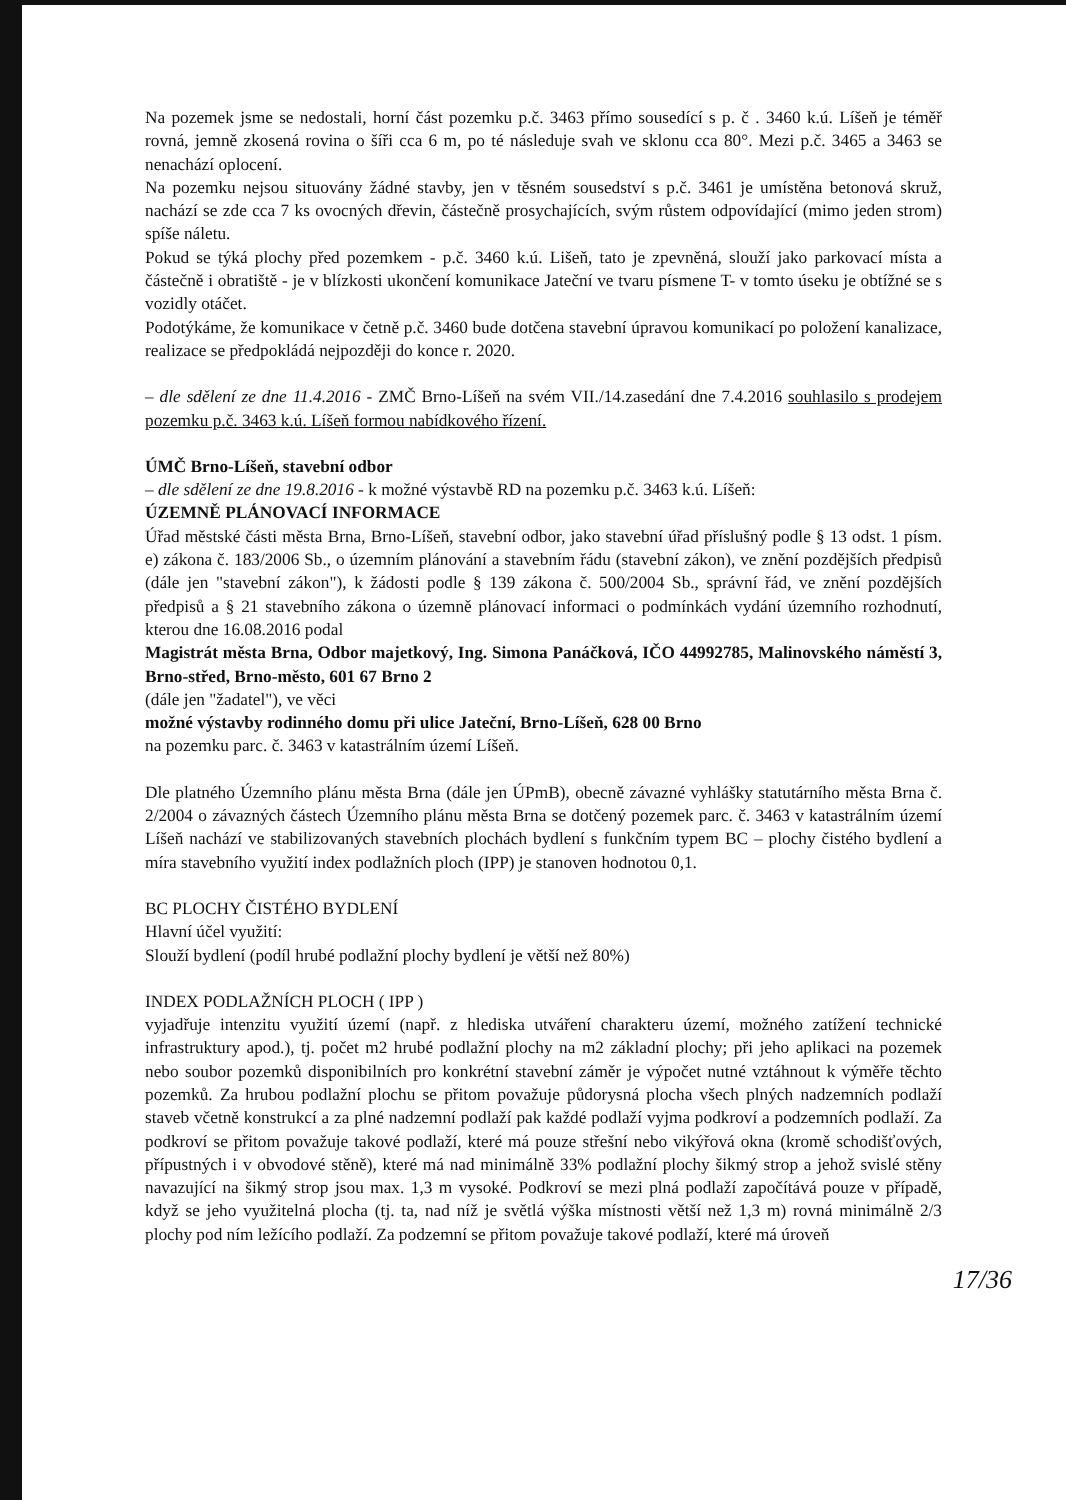Na pozemek jsme se nedostali, horní část pozemku p.č. 3463 přímo sousedící s p. č . 3460 k.ú. Líšeň je téměř rovná, jemně zkosená rovina o šíři cca 6 m, po té následuje svah ve sklonu cca 80°. Mezi p.č. 3465 a 3463 se nenachází oplocení.
Na pozemku nejsou situovány žádné stavby, jen v těsném sousedství s p.č. 3461 je umístěna betonová skruž, nachází se zde cca 7 ks ovocných dřevin, částečně prosychajících, svým růstem odpovídající (mimo jeden strom) spíše náletu.
Pokud se týká plochy před pozemkem - p.č. 3460 k.ú. Lišeň, tato je zpevněná, slouží jako parkovací místa a částečně i obratiště - je v blízkosti ukončení komunikace Jateční ve tvaru písmene T- v tomto úseku je obtížné se s vozidly otáčet.
Podotýkáme, že komunikace v četně p.č. 3460 bude dotčena stavební úpravou komunikací po položení kanalizace, realizace se předpokládá nejpozději do konce r. 2020.
– dle sdělení ze dne 11.4.2016 - ZMČ Brno-Líšeň na svém VII./14.zasedání dne 7.4.2016 souhlasilo s prodejem pozemku p.č. 3463 k.ú. Líšeň formou nabídkového řízení.
ÚMČ Brno-Líšeň, stavební odbor
– dle sdělení ze dne 19.8.2016 - k možné výstavbě RD na pozemku p.č. 3463 k.ú. Líšeň:
ÚZEMNĚ PLÁNOVACÍ INFORMACE
Úřad městské části města Brna, Brno-Líšeň, stavební odbor, jako stavební úřad příslušný podle § 13 odst. 1 písm. e) zákona č. 183/2006 Sb., o územním plánování a stavebním řádu (stavební zákon), ve znění pozdějších předpisů (dále jen "stavební zákon"), k žádosti podle § 139 zákona č. 500/2004 Sb., správní řád, ve znění pozdějších předpisů a § 21 stavebního zákona o územně plánovací informaci o podmínkách vydání územního rozhodnutí, kterou dne 16.08.2016 podal
Magistrát města Brna, Odbor majetkový, Ing. Simona Panáčková, IČO 44992785, Malinovského náměstí 3, Brno-střed, Brno-město, 601 67 Brno 2
(dále jen "žadatel"), ve věci
možné výstavby rodinného domu při ulice Jateční, Brno-Líšeň, 628 00 Brno
na pozemku parc. č. 3463 v katastrálním území Líšeň.
Dle platného Územního plánu města Brna (dále jen ÚPmB), obecně závazné vyhlášky statutárního města Brna č. 2/2004 o závazných částech Územního plánu města Brna se dotčený pozemek parc. č. 3463 v katastrálním území Líšeň nachází ve stabilizovaných stavebních plochách bydlení s funkčním typem BC – plochy čistého bydlení a míra stavebního využití index podlažních ploch (IPP) je stanoven hodnotou 0,1.
BC PLOCHY ČISTÉHO BYDLENÍ
Hlavní účel využití:
Slouží bydlení (podíl hrubé podlažní plochy bydlení je větší než 80%)
INDEX PODLAŽNÍCH PLOCH ( IPP )
vyjadřuje intenzitu využití území (např. z hlediska utváření charakteru území, možného zatížení technické infrastruktury apod.), tj. počet m2 hrubé podlažní plochy na m2 základní plochy; při jeho aplikaci na pozemek nebo soubor pozemků disponibilních pro konkrétní stavební záměr je výpočet nutné vztáhnout k výměře těchto pozemků. Za hrubou podlažní plochu se přitom považuje půdorysná plocha všech plných nadzemních podlaží staveb včetně konstrukcí a za plné nadzemní podlaží pak každé podlaží vyjma podkroví a podzemních podlaží. Za podkroví se přitom považuje takové podlaží, které má pouze střešní nebo vikýřová okna (kromě schodišťových, přípustných i v obvodové stěně), které má nad minimálně 33% podlažní plochy šikmý strop a jehož svislé stěny navazující na šikmý strop jsou max. 1,3 m vysoké. Podkroví se mezi plná podlaží započítává pouze v případě, když se jeho využitelná plocha (tj. ta, nad níž je světlá výška místnosti větší než 1,3 m) rovná minimálně 2/3 plochy pod ním ležícího podlaží. Za podzemní se přitom považuje takové podlaží, které má úroveň
17/36